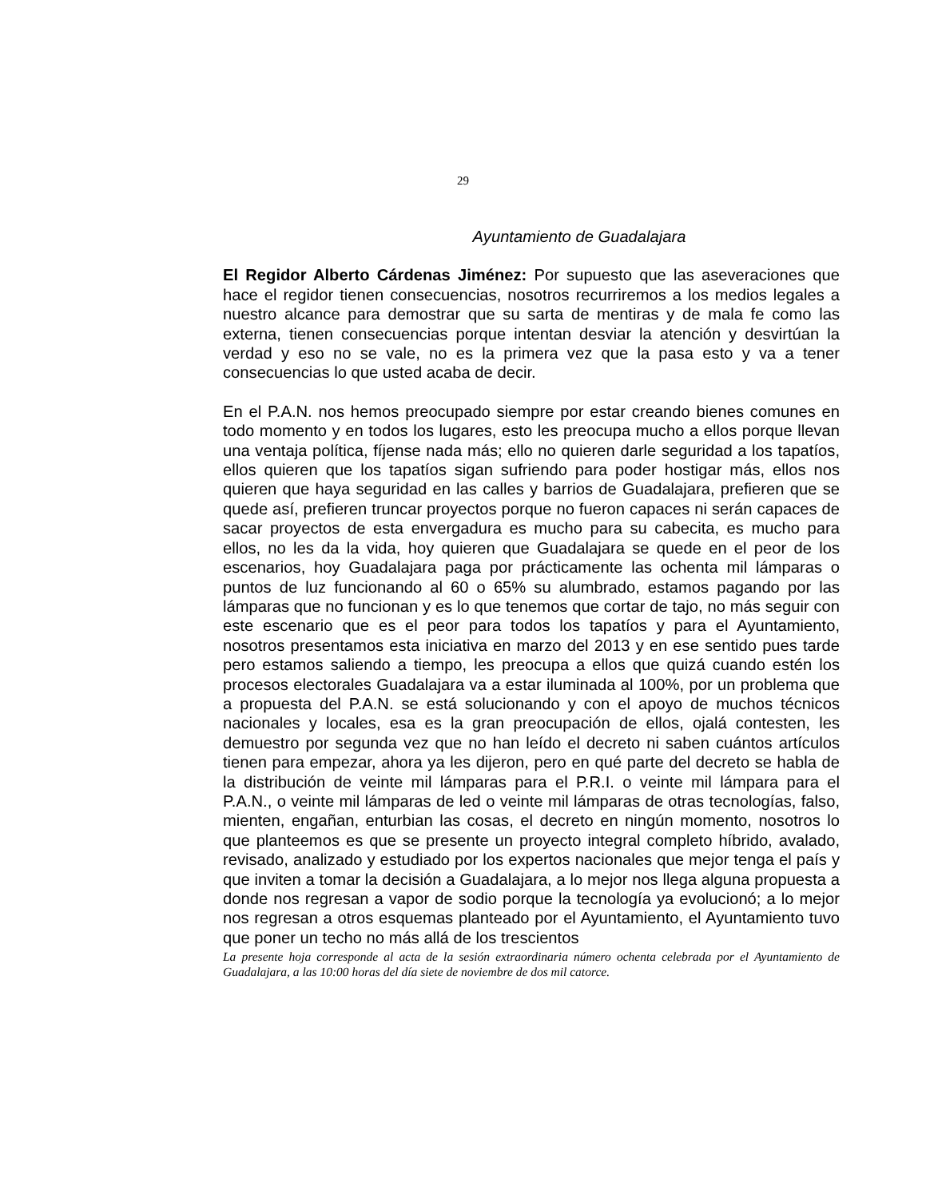29
Ayuntamiento de Guadalajara
El Regidor Alberto Cárdenas Jiménez: Por supuesto que las aseveraciones que hace el regidor tienen consecuencias, nosotros recurriremos a los medios legales a nuestro alcance para demostrar que su sarta de mentiras y de mala fe como las externa, tienen consecuencias porque intentan desviar la atención y desvirtúan la verdad y eso no se vale, no es la primera vez que la pasa esto y va a tener consecuencias lo que usted acaba de decir.
En el P.A.N. nos hemos preocupado siempre por estar creando bienes comunes en todo momento y en todos los lugares, esto les preocupa mucho a ellos porque llevan una ventaja política, fíjense nada más; ello no quieren darle seguridad a los tapatíos, ellos quieren que los tapatíos sigan sufriendo para poder hostigar más, ellos nos quieren que haya seguridad en las calles y barrios de Guadalajara, prefieren que se quede así, prefieren truncar proyectos porque no fueron capaces ni serán capaces de sacar proyectos de esta envergadura es mucho para su cabecita, es mucho para ellos, no les da la vida, hoy quieren que Guadalajara se quede en el peor de los escenarios, hoy Guadalajara paga por prácticamente las ochenta mil lámparas o puntos de luz funcionando al 60 o 65% su alumbrado, estamos pagando por las lámparas que no funcionan y es lo que tenemos que cortar de tajo, no más seguir con este escenario que es el peor para todos los tapatíos y para el Ayuntamiento, nosotros presentamos esta iniciativa en marzo del 2013 y en ese sentido pues tarde pero estamos saliendo a tiempo, les preocupa a ellos que quizá cuando estén los procesos electorales Guadalajara va a estar iluminada al 100%, por un problema que a propuesta del P.A.N. se está solucionando y con el apoyo de muchos técnicos nacionales y locales, esa es la gran preocupación de ellos, ojalá contesten, les demuestro por segunda vez que no han leído el decreto ni saben cuántos artículos tienen para empezar, ahora ya les dijeron, pero en qué parte del decreto se habla de la distribución de veinte mil lámparas para el P.R.I. o veinte mil lámpara para el P.A.N., o veinte mil lámparas de led o veinte mil lámparas de otras tecnologías, falso, mienten, engañan, enturbian las cosas, el decreto en ningún momento, nosotros lo que planteemos es que se presente un proyecto integral completo híbrido, avalado, revisado, analizado y estudiado por los expertos nacionales que mejor tenga el país y que inviten a tomar la decisión a Guadalajara, a lo mejor nos llega alguna propuesta a donde nos regresan a vapor de sodio porque la tecnología ya evolucionó; a lo mejor nos regresan a otros esquemas planteado por el Ayuntamiento, el Ayuntamiento tuvo que poner un techo no más allá de los trescientos
La presente hoja corresponde al acta de la sesión extraordinaria número ochenta celebrada por el Ayuntamiento de Guadalajara, a las 10:00 horas del día siete de noviembre de dos mil catorce.